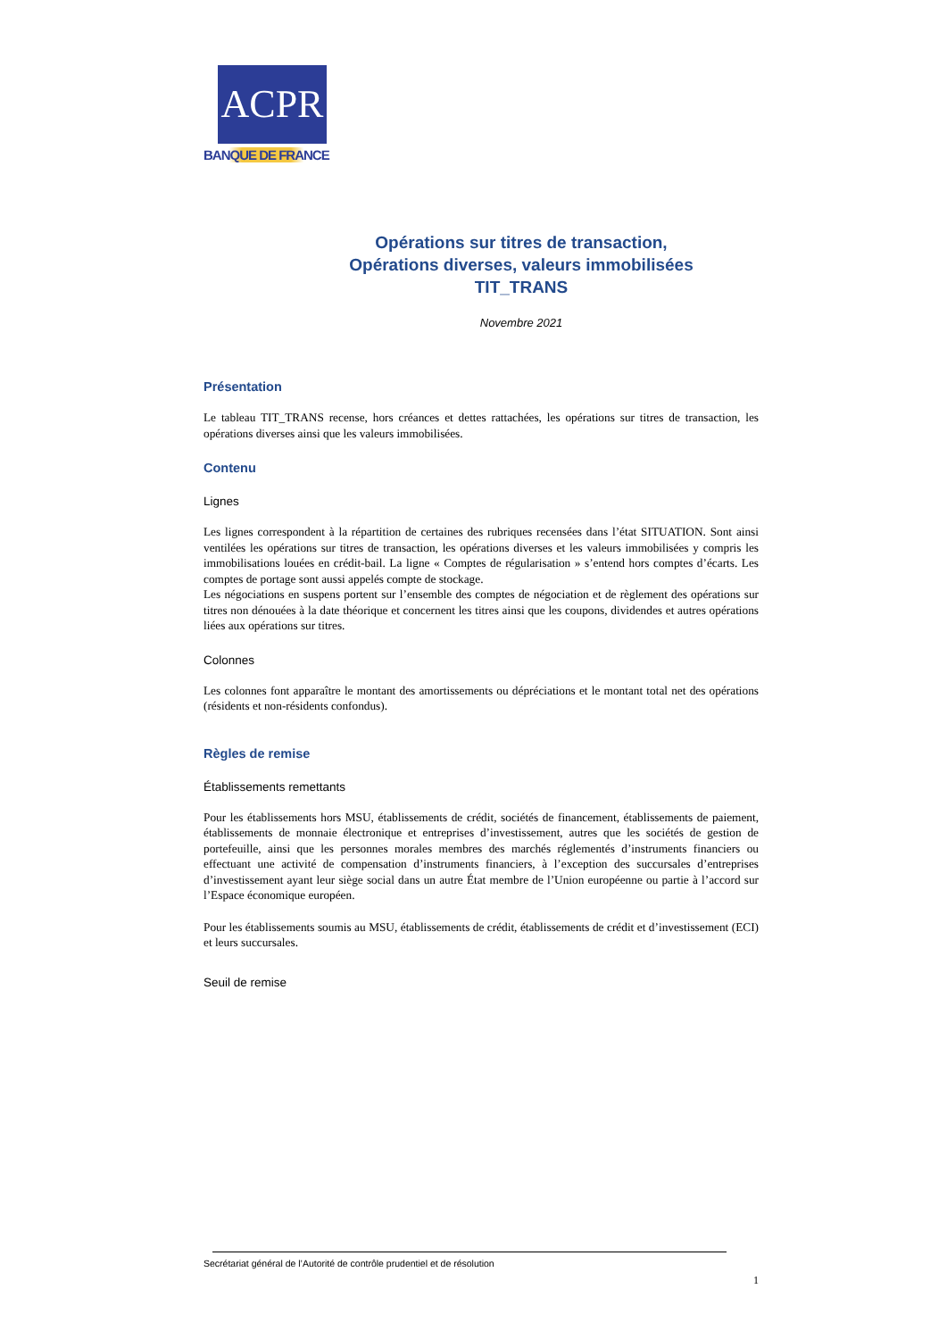ACPR
BANQUE DE FRANCE
Opérations sur titres de transaction,
Opérations diverses, valeurs immobilisées
TIT_TRANS
Novembre 2021
Présentation
Le tableau TIT_TRANS recense, hors créances et dettes rattachées, les opérations sur titres de transaction, les opérations diverses ainsi que les valeurs immobilisées.
Contenu
Lignes
Les lignes correspondent à la répartition de certaines des rubriques recensées dans l’état SITUATION. Sont ainsi ventilées les opérations sur titres de transaction, les opérations diverses et les valeurs immobilisées y compris les immobilisations louées en crédit-bail. La ligne « Comptes de régularisation » s’entend hors comptes d’écarts. Les comptes de portage sont aussi appelés compte de stockage.
Les négociations en suspens portent sur l’ensemble des comptes de négociation et de règlement des opérations sur titres non dénouées à la date théorique et concernent les titres ainsi que les coupons, dividendes et autres opérations liées aux opérations sur titres.
Colonnes
Les colonnes font apparaître le montant des amortissements ou dépréciations et le montant total net des opérations (résidents et non-résidents confondus).
Règles de remise
Établissements remettants
Pour les établissements hors MSU, établissements de crédit, sociétés de financement, établissements de paiement, établissements de monnaie électronique et entreprises d’investissement, autres que les sociétés de gestion de portefeuille, ainsi que les personnes morales membres des marchés réglementés d’instruments financiers ou effectuant une activité de compensation d’instruments financiers, à l’exception des succursales d’entreprises d’investissement ayant leur siège social dans un autre État membre de l’Union européenne ou partie à l’accord sur l’Espace économique européen.
Pour les établissements soumis au MSU, établissements de crédit, établissements de crédit et d’investissement (ECI) et leurs succursales.
Seuil de remise
Secrétariat général de l’Autorité de contrôle prudentiel et de résolution
1